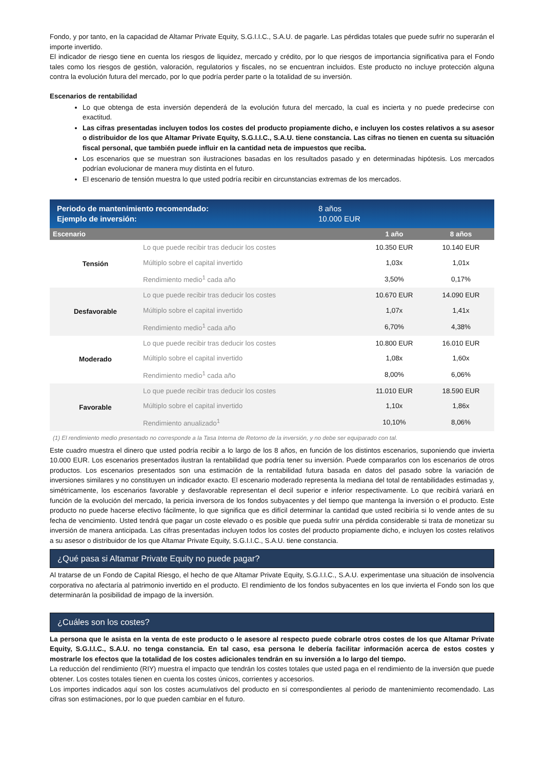Fondo, y por tanto, en la capacidad de Altamar Private Equity, S.G.I.I.C., S.A.U. de pagarle. Las pérdidas totales que puede sufrir no superarán el importe invertido.
El indicador de riesgo tiene en cuenta los riesgos de liquidez, mercado y crédito, por lo que riesgos de importancia significativa para el Fondo tales como los riesgos de gestión, valoración, regulatorios y fiscales, no se encuentran incluidos. Este producto no incluye protección alguna contra la evolución futura del mercado, por lo que podría perder parte o la totalidad de su inversión.
Escenarios de rentabilidad
Lo que obtenga de esta inversión dependerá de la evolución futura del mercado, la cual es incierta y no puede predecirse con exactitud.
Las cifras presentadas incluyen todos los costes del producto propiamente dicho, e incluyen los costes relativos a su asesor o distribuidor de los que Altamar Private Equity, S.G.I.I.C., S.A.U. tiene constancia. Las cifras no tienen en cuenta su situación fiscal personal, que también puede influir en la cantidad neta de impuestos que reciba.
Los escenarios que se muestran son ilustraciones basadas en los resultados pasado y en determinadas hipótesis. Los mercados podrían evolucionar de manera muy distinta en el futuro.
El escenario de tensión muestra lo que usted podría recibir en circunstancias extremas de los mercados.
Periodo de mantenimiento recomendado:
Ejemplo de inversión:
8 años
10.000 EUR
| Escenario | | 1 año | 8 años |
| --- | --- | --- | --- |
| Tensión | Lo que puede recibir tras deducir los costes | 10.350 EUR | 10.140 EUR |
| | Múltiplo sobre el capital invertido | 1,03x | 1,01x |
| | Rendimiento medio<sup>1</sup> cada año | 3,50% | 0,17% |
| Desfavorable | Lo que puede recibir tras deducir los costes | 10.670 EUR | 14.090 EUR |
| | Múltiplo sobre el capital invertido | 1,07x | 1,41x |
| | Rendimiento medio<sup>1</sup> cada año | 6,70% | 4,38% |
| Moderado | Lo que puede recibir tras deducir los costes | 10.800 EUR | 16.010 EUR |
| | Múltiplo sobre el capital invertido | 1,08x | 1,60x |
| | Rendimiento medio<sup>1</sup> cada año | 8,00% | 6,06% |
| Favorable | Lo que puede recibir tras deducir los costes | 11.010 EUR | 18.590 EUR |
| | Múltiplo sobre el capital invertido | 1,10x | 1,86x |
| | Rendimiento anualizado<sup>1</sup> | 10,10% | 8,06% |
(1) El rendimiento medio presentado no corresponde a la Tasa Interna de Retorno de la inversión, y no debe ser equiparado con tal.
Este cuadro muestra el dinero que usted podría recibir a lo largo de los 8 años, en función de los distintos escenarios, suponiendo que invierta 10.000 EUR. Los escenarios presentados ilustran la rentabilidad que podría tener su inversión. Puede compararlos con los escenarios de otros productos. Los escenarios presentados son una estimación de la rentabilidad futura basada en datos del pasado sobre la variación de inversiones similares y no constituyen un indicador exacto. El escenario moderado representa la mediana del total de rentabilidades estimadas y, simétricamente, los escenarios favorable y desfavorable representan el decil superior e inferior respectivamente. Lo que recibirá variará en función de la evolución del mercado, la pericia inversora de los fondos subyacentes y del tiempo que mantenga la inversión o el producto. Este producto no puede hacerse efectivo fácilmente, lo que significa que es difícil determinar la cantidad que usted recibiría si lo vende antes de su fecha de vencimiento. Usted tendrá que pagar un coste elevado o es posible que pueda sufrir una pérdida considerable si trata de monetizar su inversión de manera anticipada. Las cifras presentadas incluyen todos los costes del producto propiamente dicho, e incluyen los costes relativos a su asesor o distribuidor de los que Altamar Private Equity, S.G.I.I.C., S.A.U. tiene constancia.
¿Qué pasa si Altamar Private Equity no puede pagar?
Al tratarse de un Fondo de Capital Riesgo, el hecho de que Altamar Private Equity, S.G.I.I.C., S.A.U. experimentase una situación de insolvencia corporativa no afectaría al patrimonio invertido en el producto. El rendimiento de los fondos subyacentes en los que invierta el Fondo son los que determinarán la posibilidad de impago de la inversión.
¿Cuáles son los costes?
La persona que le asista en la venta de este producto o le asesore al respecto puede cobrarle otros costes de los que Altamar Private Equity, S.G.I.I.C., S.A.U. no tenga constancia. En tal caso, esa persona le debería facilitar información acerca de estos costes y mostrarle los efectos que la totalidad de los costes adicionales tendrán en su inversión a lo largo del tiempo.
La reducción del rendimiento (RIY) muestra el impacto que tendrán los costes totales que usted paga en el rendimiento de la inversión que puede obtener. Los costes totales tienen en cuenta los costes únicos, corrientes y accesorios.
Los importes indicados aquí son los costes acumulativos del producto en sí correspondientes al periodo de mantenimiento recomendado. Las cifras son estimaciones, por lo que pueden cambiar en el futuro.